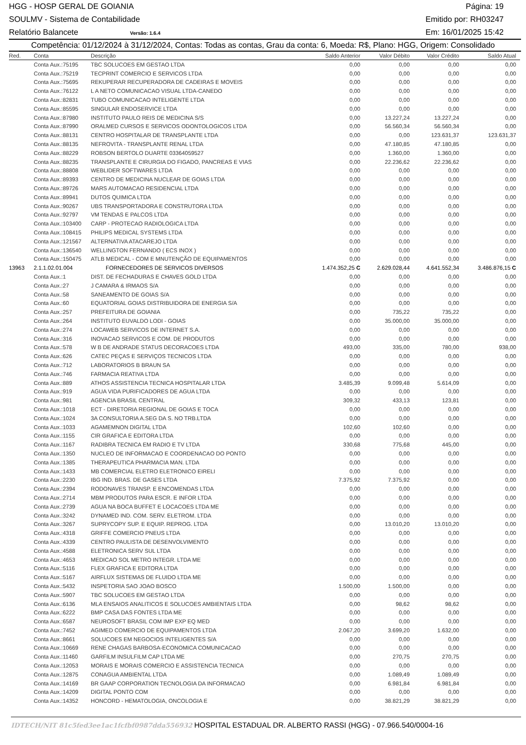HGG - HOSP GERAL DE GOIANIA Página: 19
SOULMV - Sistema de Contabilidade Emitido por: RH03247
Relatório Balancete Versão: 1.6.4 Em: 16/01/2025 15:42
Competência: 01/12/2024 à 31/12/2024, Contas: Todas as contas, Grau da conta: 6, Moeda: R$, Plano: HGG, Origem: Consolidado
| Red. | Conta | Descrição | Saldo Anterior | Valor Débito | Valor Crédito | Saldo Atual |
| --- | --- | --- | --- | --- | --- | --- |
| | Conta Aux.:75195 | TBC SOLUCOES EM GESTAO LTDA | 0,00 | 0,00 | 0,00 | 0,00 |
| | Conta Aux.:75219 | TECPRINT COMERCIO E SERVICOS LTDA | 0,00 | 0,00 | 0,00 | 0,00 |
| | Conta Aux.:75695 | REKUPERAR RECUPERADORA DE CADEIRAS E MOVEIS | 0,00 | 0,00 | 0,00 | 0,00 |
| | Conta Aux.:76122 | L A NETO COMUNICACAO VISUAL LTDA-CANEDO | 0,00 | 0,00 | 0,00 | 0,00 |
| | Conta Aux.:82831 | TUBO COMUNICACAO INTELIGENTE LTDA | 0,00 | 0,00 | 0,00 | 0,00 |
| | Conta Aux.:85595 | SINGULAR ENDOSERVICE LTDA | 0,00 | 0,00 | 0,00 | 0,00 |
| | Conta Aux.:87980 | INSTITUTO PAULO REIS DE MEDICINA S/S | 0,00 | 13.227,24 | 13.227,24 | 0,00 |
| | Conta Aux.:87990 | ORALMED CURSOS E SERVICOS ODONTOLOGICOS LTDA | 0,00 | 56.560,34 | 56.560,34 | 0,00 |
| | Conta Aux.:88131 | CENTRO HOSPITALAR DE TRANSPLANTE LTDA | 0,00 | 0,00 | 123.631,37 | 123.631,37 |
| | Conta Aux.:88135 | NEFROVITA - TRANSPLANTE RENAL LTDA | 0,00 | 47.180,85 | 47.180,85 | 0,00 |
| | Conta Aux.:88229 | ROBSON BERTOLO DUARTE 03364059527 | 0,00 | 1.360,00 | 1.360,00 | 0,00 |
| | Conta Aux.:88235 | TRANSPLANTE E CIRURGIA DO FIGADO, PANCREAS E VIAS | 0,00 | 22.236,62 | 22.236,62 | 0,00 |
| | Conta Aux.:88808 | WEBLIDER SOFTWARES LTDA | 0,00 | 0,00 | 0,00 | 0,00 |
| | Conta Aux.:89393 | CENTRO DE MEDICINA NUCLEAR DE GOIAS LTDA | 0,00 | 0,00 | 0,00 | 0,00 |
| | Conta Aux.:89726 | MARS AUTOMACAO RESIDENCIAL LTDA | 0,00 | 0,00 | 0,00 | 0,00 |
| | Conta Aux.:89941 | DUTOS QUIMICA LTDA | 0,00 | 0,00 | 0,00 | 0,00 |
| | Conta Aux.:90267 | UBS TRANSPORTADORA E CONSTRUTORA LTDA | 0,00 | 0,00 | 0,00 | 0,00 |
| | Conta Aux.:92797 | VM TENDAS E PALCOS LTDA | 0,00 | 0,00 | 0,00 | 0,00 |
| | Conta Aux.:103400 | CARP - PROTECAO RADIOLOGICA LTDA | 0,00 | 0,00 | 0,00 | 0,00 |
| | Conta Aux.:108415 | PHILIPS MEDICAL SYSTEMS LTDA | 0,00 | 0,00 | 0,00 | 0,00 |
| | Conta Aux.:121567 | ALTERNATIVA ATACAREJO LTDA | 0,00 | 0,00 | 0,00 | 0,00 |
| | Conta Aux.:136540 | WELLINGTON FERNANDO ( ECS INOX ) | 0,00 | 0,00 | 0,00 | 0,00 |
| | Conta Aux.:150475 | ATLB MEDICAL - COM E MNUTENÇÃO DE EQUIPAMENTOS | 0,00 | 0,00 | 0,00 | 0,00 |
| 13963 | 2.1.1.02.01.004 | FORNECEDORES DE SERVICOS DIVERSOS | 1.474.352,25 C | 2.629.028,44 | 4.641.552,34 | 3.486.876,15 C |
| | Conta Aux.:1 | DIST. DE FECHADURAS E CHAVES GOLD LTDA | 0,00 | 0,00 | 0,00 | 0,00 |
| | Conta Aux.:27 | J CAMARA & IRMAOS S/A | 0,00 | 0,00 | 0,00 | 0,00 |
| | Conta Aux.:58 | SANEAMENTO DE GOIAS S/A | 0,00 | 0,00 | 0,00 | 0,00 |
| | Conta Aux.:60 | EQUATORIAL GOIAS DISTRIBUIDORA DE ENERGIA S/A | 0,00 | 0,00 | 0,00 | 0,00 |
| | Conta Aux.:257 | PREFEITURA DE GOIANIA | 0,00 | 735,22 | 735,22 | 0,00 |
| | Conta Aux.:264 | INSTITUTO EUVALDO LODI - GOIAS | 0,00 | 35.000,00 | 35.000,00 | 0,00 |
| | Conta Aux.:274 | LOCAWEB SERVICOS DE INTERNET S.A. | 0,00 | 0,00 | 0,00 | 0,00 |
| | Conta Aux.:316 | INOVACAO SERVICOS E COM. DE PRODUTOS | 0,00 | 0,00 | 0,00 | 0,00 |
| | Conta Aux.:578 | W B DE ANDRADE STATUS DECORACOES LTDA | 493,00 | 335,00 | 780,00 | 938,00 |
| | Conta Aux.:626 | CATEC PEÇAS E SERVIÇOS TECNICOS LTDA | 0,00 | 0,00 | 0,00 | 0,00 |
| | Conta Aux.:712 | LABORATORIOS B BRAUN SA | 0,00 | 0,00 | 0,00 | 0,00 |
| | Conta Aux.:746 | FARMACIA REATIVA LTDA | 0,00 | 0,00 | 0,00 | 0,00 |
| | Conta Aux.:889 | ATHOS ASSISTENCIA TECNICA HOSPITALAR LTDA | 3.485,39 | 9.099,48 | 5.614,09 | 0,00 |
| | Conta Aux.:919 | AGUA VIDA PURIFICADORES DE AGUA LTDA | 0,00 | 0,00 | 0,00 | 0,00 |
| | Conta Aux.:981 | AGENCIA BRASIL CENTRAL | 309,32 | 433,13 | 123,81 | 0,00 |
| | Conta Aux.:1018 | ECT - DIRETORIA REGIONAL DE GOIAS E TOCA | 0,00 | 0,00 | 0,00 | 0,00 |
| | Conta Aux.:1024 | 3A CONSULTORIA A.SEG DA S. NO TRB.LTDA | 0,00 | 0,00 | 0,00 | 0,00 |
| | Conta Aux.:1033 | AGAMEMNON DIGITAL LTDA | 102,60 | 102,60 | 0,00 | 0,00 |
| | Conta Aux.:1155 | CIR GRAFICA E EDITORA LTDA | 0,00 | 0,00 | 0,00 | 0,00 |
| | Conta Aux.:1167 | RADIBRA TECNICA EM RADIO E TV LTDA | 330,68 | 775,68 | 445,00 | 0,00 |
| | Conta Aux.:1350 | NUCLEO DE INFORMACAO E COORDENACAO DO PONTO | 0,00 | 0,00 | 0,00 | 0,00 |
| | Conta Aux.:1385 | THERAPEUTICA PHARMACIA MAN. LTDA | 0,00 | 0,00 | 0,00 | 0,00 |
| | Conta Aux.:1433 | MB COMERCIAL ELETRO ELETRONICO EIRELI | 0,00 | 0,00 | 0,00 | 0,00 |
| | Conta Aux.:2230 | IBG IND. BRAS. DE GASES LTDA | 7.375,92 | 7.375,92 | 0,00 | 0,00 |
| | Conta Aux.:2394 | RODONAVES TRANSP. E ENCOMENDAS LTDA | 0,00 | 0,00 | 0,00 | 0,00 |
| | Conta Aux.:2714 | MBM PRODUTOS PARA ESCR. E INFOR LTDA | 0,00 | 0,00 | 0,00 | 0,00 |
| | Conta Aux.:2739 | AGUA NA BOCA BUFFET E LOCACOES LTDA ME | 0,00 | 0,00 | 0,00 | 0,00 |
| | Conta Aux.:3242 | DYNAMED IND. COM. SERV. ELETROM. LTDA | 0,00 | 0,00 | 0,00 | 0,00 |
| | Conta Aux.:3267 | SUPRYCOPY SUP. E EQUIP. REPROG. LTDA | 0,00 | 13.010,20 | 13.010,20 | 0,00 |
| | Conta Aux.:4318 | GRIFFE COMERCIO PNEUS LTDA | 0,00 | 0,00 | 0,00 | 0,00 |
| | Conta Aux.:4339 | CENTRO PAULISTA DE DESENVOLVIMENTO | 0,00 | 0,00 | 0,00 | 0,00 |
| | Conta Aux.:4588 | ELETRONICA SERV SUL LTDA | 0,00 | 0,00 | 0,00 | 0,00 |
| | Conta Aux.:4653 | MEDICAO SOL METRO INTEGR. LTDA ME | 0,00 | 0,00 | 0,00 | 0,00 |
| | Conta Aux.:5116 | FLEX GRAFICA E EDITORA LTDA | 0,00 | 0,00 | 0,00 | 0,00 |
| | Conta Aux.:5167 | AIRFLUX SISTEMAS DE FLUIDO LTDA ME | 0,00 | 0,00 | 0,00 | 0,00 |
| | Conta Aux.:5432 | INSPETORIA SAO JOAO BOSCO | 1.500,00 | 1.500,00 | 0,00 | 0,00 |
| | Conta Aux.:5907 | TBC SOLUCOES EM GESTAO LTDA | 0,00 | 0,00 | 0,00 | 0,00 |
| | Conta Aux.:6136 | MLA ENSAIOS ANALITICOS E SOLUCOES AMBIENTAIS LTDA | 0,00 | 98,62 | 98,62 | 0,00 |
| | Conta Aux.:6222 | BMP CASA DAS FONTES LTDA ME | 0,00 | 0,00 | 0,00 | 0,00 |
| | Conta Aux.:6587 | NEUROSOFT BRASIL COM IMP EXP EQ MED | 0,00 | 0,00 | 0,00 | 0,00 |
| | Conta Aux.:7452 | AGIMED COMERCIO DE EQUIPAMENTOS LTDA | 2.067,20 | 3.699,20 | 1.632,00 | 0,00 |
| | Conta Aux.:8661 | SOLUCOES EM NEGOCIOS INTELIGENTES S/A | 0,00 | 0,00 | 0,00 | 0,00 |
| | Conta Aux.:10669 | RENE CHAGAS BARBOSA-ECONOMICA COMUNICACAO | 0,00 | 0,00 | 0,00 | 0,00 |
| | Conta Aux.:11460 | GARFILM INSULFILM CAP LTDA ME | 0,00 | 270,75 | 270,75 | 0,00 |
| | Conta Aux.:12053 | MORAIS E MORAIS COMERCIO E ASSISTENCIA TECNICA | 0,00 | 0,00 | 0,00 | 0,00 |
| | Conta Aux.:12875 | CONAGUA AMBIENTAL LTDA | 0,00 | 1.089,49 | 1.089,49 | 0,00 |
| | Conta Aux.:14169 | BR GAAP CORPORATION TECNOLOGIA DA INFORMACAO | 0,00 | 6.981,84 | 6.981,84 | 0,00 |
| | Conta Aux.:14209 | DIGITAL PONTO COM | 0,00 | 0,00 | 0,00 | 0,00 |
| | Conta Aux.:14352 | HONCORD - HEMATOLOGIA, ONCOLOGIA E | 0,00 | 38.821,29 | 38.821,29 | 0,00 |
IDTECH/NIT 81c5fed3ee1ac1fcfbf0987dda556932 HOSPITAL ESTADUAL DR. ALBERTO RASSI (HGG) - 07.966.540/0004-16